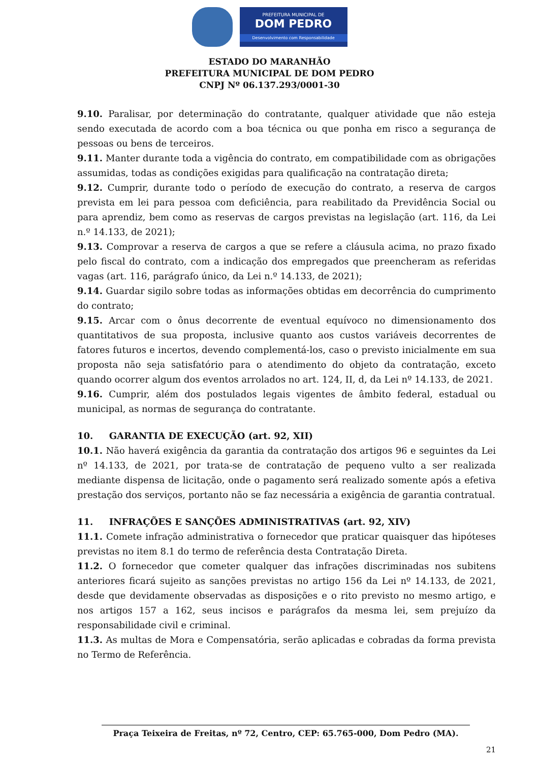PREFEITURA MUNICIPAL DE
DOM PEDRO
Desenvolvimento com Responsabilidade
ESTADO DO MARANHÃO
PREFEITURA MUNICIPAL DE DOM PEDRO
CNPJ Nº 06.137.293/0001-30
9.10. Paralisar, por determinação do contratante, qualquer atividade que não esteja sendo executada de acordo com a boa técnica ou que ponha em risco a segurança de pessoas ou bens de terceiros.
9.11. Manter durante toda a vigência do contrato, em compatibilidade com as obrigações assumidas, todas as condições exigidas para qualificação na contratação direta;
9.12. Cumprir, durante todo o período de execução do contrato, a reserva de cargos prevista em lei para pessoa com deficiência, para reabilitado da Previdência Social ou para aprendiz, bem como as reservas de cargos previstas na legislação (art. 116, da Lei n.º 14.133, de 2021);
9.13. Comprovar a reserva de cargos a que se refere a cláusula acima, no prazo fixado pelo fiscal do contrato, com a indicação dos empregados que preencheram as referidas vagas (art. 116, parágrafo único, da Lei n.º 14.133, de 2021);
9.14. Guardar sigilo sobre todas as informações obtidas em decorrência do cumprimento do contrato;
9.15. Arcar com o ônus decorrente de eventual equívoco no dimensionamento dos quantitativos de sua proposta, inclusive quanto aos custos variáveis decorrentes de fatores futuros e incertos, devendo complementá-los, caso o previsto inicialmente em sua proposta não seja satisfatório para o atendimento do objeto da contratação, exceto quando ocorrer algum dos eventos arrolados no art. 124, II, d, da Lei nº 14.133, de 2021.
9.16. Cumprir, além dos postulados legais vigentes de âmbito federal, estadual ou municipal, as normas de segurança do contratante.
10. GARANTIA DE EXECUÇÃO (art. 92, XII)
10.1. Não haverá exigência da garantia da contratação dos artigos 96 e seguintes da Lei nº 14.133, de 2021, por trata-se de contratação de pequeno vulto a ser realizada mediante dispensa de licitação, onde o pagamento será realizado somente após a efetiva prestação dos serviços, portanto não se faz necessária a exigência de garantia contratual.
11. INFRAÇÕES E SANÇÕES ADMINISTRATIVAS (art. 92, XIV)
11.1. Comete infração administrativa o fornecedor que praticar quaisquer das hipóteses previstas no item 8.1 do termo de referência desta Contratação Direta.
11.2. O fornecedor que cometer qualquer das infrações discriminadas nos subitens anteriores ficará sujeito as sanções previstas no artigo 156 da Lei nº 14.133, de 2021, desde que devidamente observadas as disposições e o rito previsto no mesmo artigo, e nos artigos 157 a 162, seus incisos e parágrafos da mesma lei, sem prejuízo da responsabilidade civil e criminal.
11.3. As multas de Mora e Compensatória, serão aplicadas e cobradas da forma prevista no Termo de Referência.
Praça Teixeira de Freitas, nº 72, Centro, CEP: 65.765-000, Dom Pedro (MA).
21